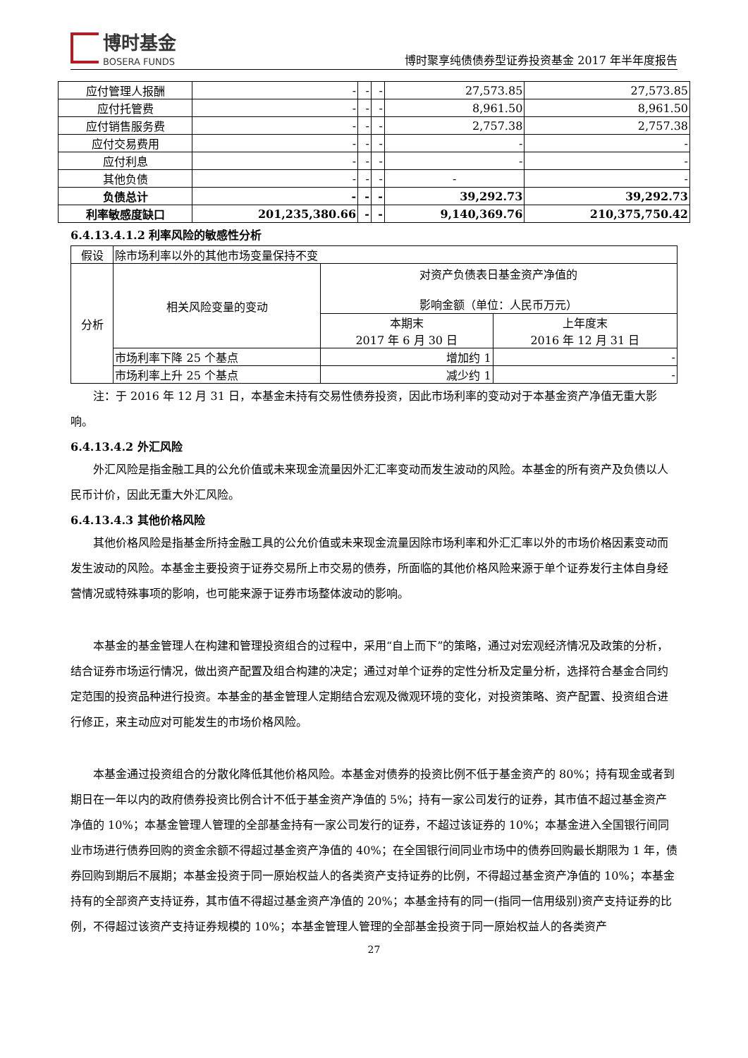博时基金
BOSERA FUNDS
博时聚享纯债债券型证券投资基金 2017 年半年度报告
| 应付管理人报酬 | - | - | - | 27,573.85 | 27,573.85 |
| 应付托管费 | - | - | - | 8,961.50 | 8,961.50 |
| 应付销售服务费 | - | - | - | 2,757.38 | 2,757.38 |
| 应付交易费用 | - | - | - | - | - |
| 应付利息 | - | - | - | - | - |
| 其他负债 | - | - | - | - | - |
| 负债总计 | - | - | - | 39,292.73 | 39,292.73 |
| 利率敏感度缺口 | 201,235,380.66 | - | - | 9,140,369.76 | 210,375,750.42 |
6.4.13.4.1.2 利率风险的敏感性分析
| 假设 | 除市场利率以外的其他市场变量保持不变 | | |
| 分析 | 相关风险变量的变动 | 对资产负债表日基金资产净值的 影响金额（单位：人民币万元） | |
| | | 本期末 2017 年 6 月 30 日 | 上年度末 2016 年 12 月 31 日 |
| | 市场利率下降 25 个基点 | 增加约 1 | - |
| | 市场利率上升 25 个基点 | 减少约 1 | - |
注：于 2016 年 12 月 31 日，本基金未持有交易性债券投资，因此市场利率的变动对于本基金资产净值无重大影响。
6.4.13.4.2 外汇风险
外汇风险是指金融工具的公允价值或未来现金流量因外汇汇率变动而发生波动的风险。本基金的所有资产及负债以人民币计价，因此无重大外汇风险。
6.4.13.4.3 其他价格风险
其他价格风险是指基金所持金融工具的公允价值或未来现金流量因除市场利率和外汇汇率以外的市场价格因素变动而发生波动的风险。本基金主要投资于证券交易所上市交易的债券，所面临的其他价格风险来源于单个证券发行主体自身经营情况或特殊事项的影响，也可能来源于证券市场整体波动的影响。
本基金的基金管理人在构建和管理投资组合的过程中，采用“自上而下”的策略，通过对宏观经济情况及政策的分析，结合证券市场运行情况，做出资产配置及组合构建的决定；通过对单个证券的定性分析及定量分析，选择符合基金合同约定范围的投资品种进行投资。本基金的基金管理人定期结合宏观及微观环境的变化，对投资策略、资产配置、投资组合进行修正，来主动应对可能发生的市场价格风险。
本基金通过投资组合的分散化降低其他价格风险。本基金对债券的投资比例不低于基金资产的 80%；持有现金或者到期日在一年以内的政府债券投资比例合计不低于基金资产净值的 5%；持有一家公司发行的证券，其市值不超过基金资产净值的 10%；本基金管理人管理的全部基金持有一家公司发行的证券，不超过该证券的 10%；本基金进入全国银行间同业市场进行债券回购的资金余额不得超过基金资产净值的 40%；在全国银行间同业市场中的债券回购最长期限为 1 年，债券回购到期后不展期；本基金投资于同一原始权益人的各类资产支持证券的比例，不得超过基金资产净值的 10%；本基金持有的全部资产支持证券，其市值不得超过基金资产净值的 20%；本基金持有的同一(指同一信用级别)资产支持证券的比例，不得超过该资产支持证券规模的 10%；本基金管理人管理的全部基金投资于同一原始权益人的各类资产
27